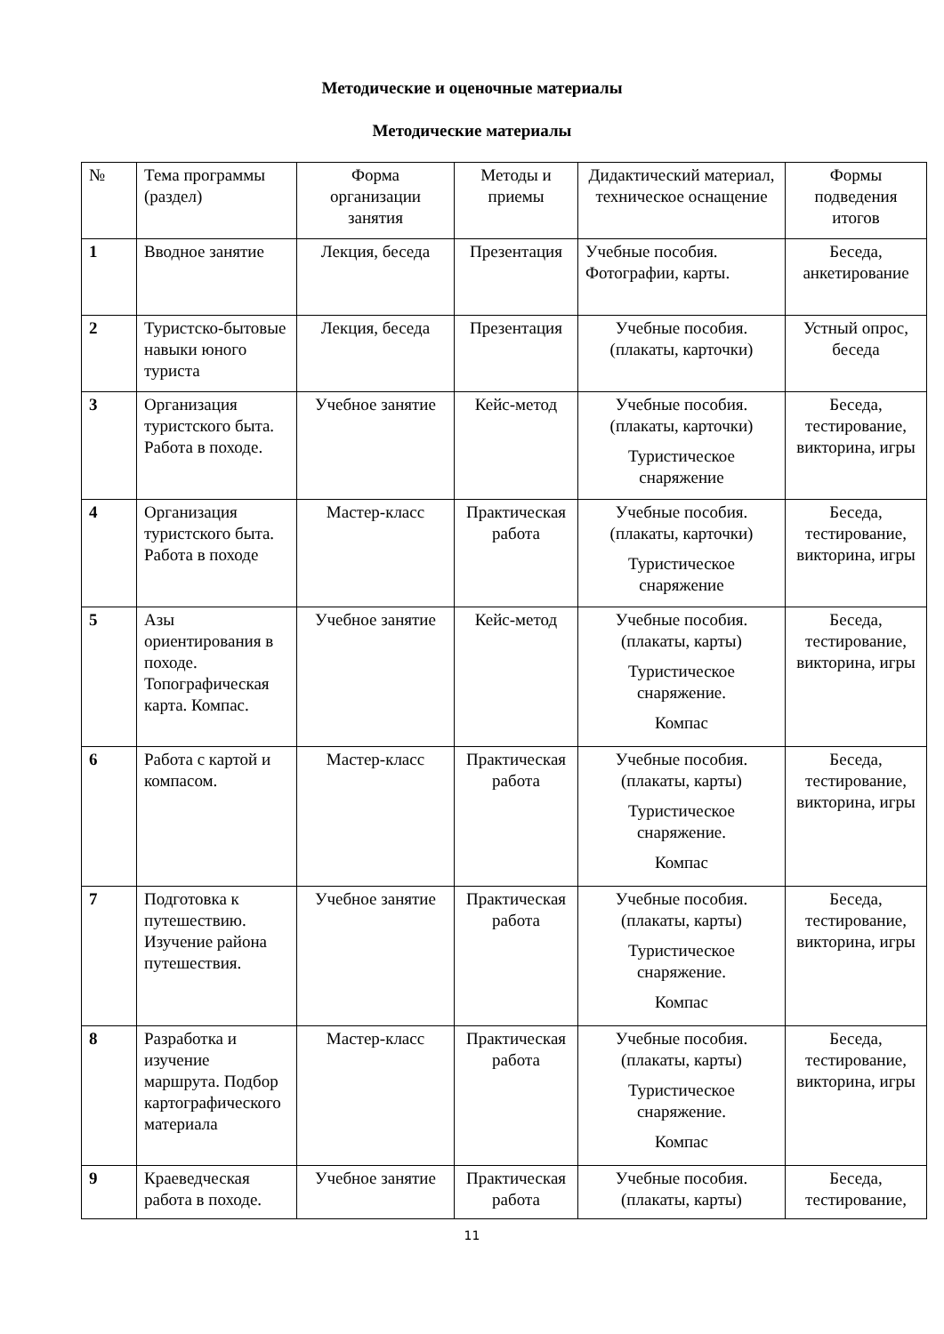Методические и оценочные материалы
Методические материалы
| № | Тема программы (раздел) | Форма организации занятия | Методы и приемы | Дидактический материал, техническое оснащение | Формы подведения итогов |
| 1 | Вводное занятие | Лекция, беседа | Презентация | Учебные пособия. Фотографии, карты. | Беседа, анкетирование |
| 2 | Туристско-бытовые навыки юного туриста | Лекция, беседа | Презентация | Учебные пособия. (плакаты, карточки) | Устный опрос, беседа |
| 3 | Организация туристского быта. Работа в походе. | Учебное занятие | Кейс-метод | Учебные пособия. (плакаты, карточки) Туристическое снаряжение | Беседа, тестирование, викторина, игры |
| 4 | Организация туристского быта. Работа в походе | Мастер-класс | Практическая работа | Учебные пособия. (плакаты, карточки) Туристическое снаряжение | Беседа, тестирование, викторина, игры |
| 5 | Азы ориентирования в походе. Топографическая карта. Компас. | Учебное занятие | Кейс-метод | Учебные пособия. (плакаты, карты) Туристическое снаряжение. Компас | Беседа, тестирование, викторина, игры |
| 6 | Работа с картой и компасом. | Мастер-класс | Практическая работа | Учебные пособия. (плакаты, карты) Туристическое снаряжение. Компас | Беседа, тестирование, викторина, игры |
| 7 | Подготовка к путешествию. Изучение района путешествия. | Учебное занятие | Практическая работа | Учебные пособия. (плакаты, карты) Туристическое снаряжение. Компас | Беседа, тестирование, викторина, игры |
| 8 | Разработка и изучение маршрута. Подбор картографического материала | Мастер-класс | Практическая работа | Учебные пособия. (плакаты, карты) Туристическое снаряжение. Компас | Беседа, тестирование, викторина, игры |
| 9 | Краеведческая работа в походе. | Учебное занятие | Практическая работа | Учебные пособия. (плакаты, карты) | Беседа, тестирование, |
11